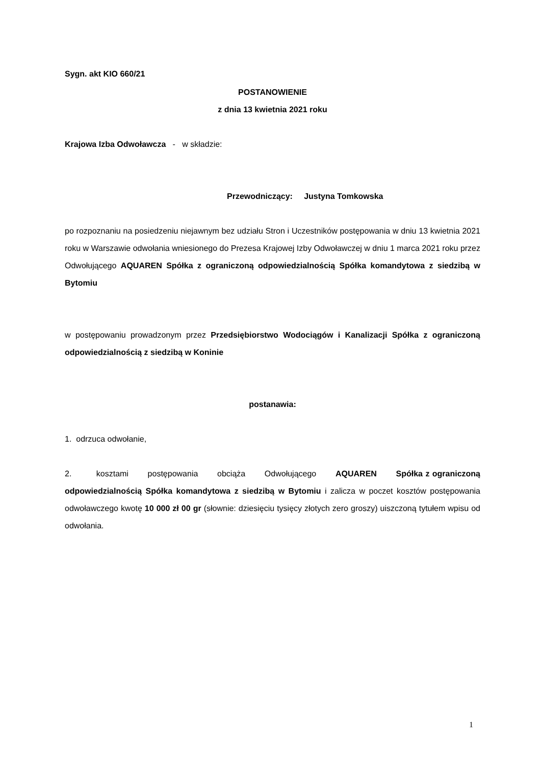Sygn. akt KIO 660/21
POSTANOWIENIE
z dnia 13 kwietnia 2021 roku
Krajowa Izba Odwoławcza - w składzie:
Przewodniczący: Justyna Tomkowska
po rozpoznaniu na posiedzeniu niejawnym bez udziału Stron i Uczestników postępowania w dniu 13 kwietnia 2021 roku w Warszawie odwołania wniesionego do Prezesa Krajowej Izby Odwoławczej w dniu 1 marca 2021 roku przez Odwołującego AQUAREN Spółka z ograniczoną odpowiedzialnością Spółka komandytowa z siedzibą w Bytomiu
w postępowaniu prowadzonym przez Przedsiębiorstwo Wodociągów i Kanalizacji Spółka z ograniczoną odpowiedzialnością z siedzibą w Koninie
postanawia:
1. odrzuca odwołanie,
2. kosztami postępowania obciąża Odwołującego AQUAREN Spółka z ograniczoną odpowiedzialnością Spółka komandytowa z siedzibą w Bytomiu i zalicza w poczet kosztów postępowania odwoławczego kwotę 10 000 zł 00 gr (słownie: dziesięciu tysięcy złotych zero groszy) uiszczoną tytułem wpisu od odwołania.
1